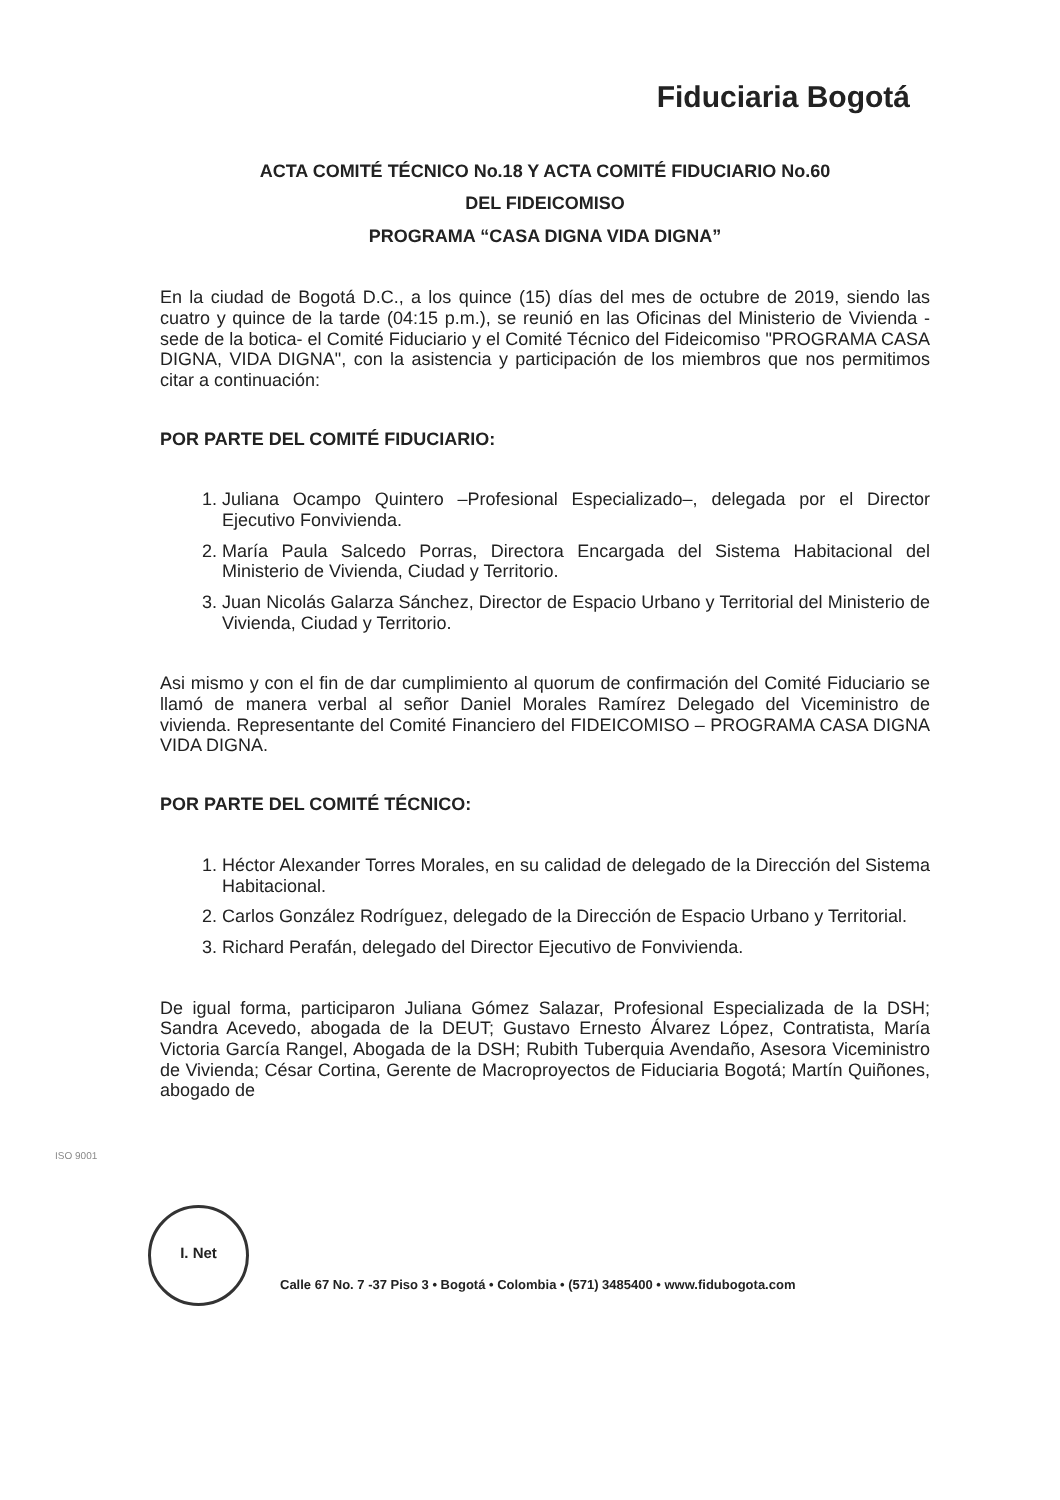Fiduciaria Bogotá
ACTA COMITÉ TÉCNICO No.18 Y ACTA COMITÉ FIDUCIARIO No.60
DEL FIDEICOMISO
PROGRAMA “CASA DIGNA VIDA DIGNA”
En la ciudad de Bogotá D.C., a los quince (15) días del mes de octubre de 2019, siendo las cuatro y quince de la tarde (04:15 p.m.), se reunió en las Oficinas del Ministerio de Vivienda -sede de la botica- el Comité Fiduciario y el Comité Técnico del Fideicomiso "PROGRAMA CASA DIGNA, VIDA DIGNA", con la asistencia y participación de los miembros que nos permitimos citar a continuación:
POR PARTE DEL COMITÉ FIDUCIARIO:
1. Juliana Ocampo Quintero –Profesional Especializado–, delegada por el Director Ejecutivo Fonvivienda.
2. María Paula Salcedo Porras, Directora Encargada del Sistema Habitacional del Ministerio de Vivienda, Ciudad y Territorio.
3. Juan Nicolás Galarza Sánchez, Director de Espacio Urbano y Territorial del Ministerio de Vivienda, Ciudad y Territorio.
Asi mismo y con el fin de dar cumplimiento al quorum de confirmación del Comité Fiduciario se llamó de manera verbal al señor Daniel Morales Ramírez Delegado del Viceministro de vivienda. Representante del Comité Financiero del FIDEICOMISO – PROGRAMA CASA DIGNA VIDA DIGNA.
POR PARTE DEL COMITÉ TÉCNICO:
1. Héctor Alexander Torres Morales, en su calidad de delegado de la Dirección del Sistema Habitacional.
2. Carlos González Rodríguez, delegado de la Dirección de Espacio Urbano y Territorial.
3. Richard Perafán, delegado del Director Ejecutivo de Fonvivienda.
De igual forma, participaron Juliana Gómez Salazar, Profesional Especializada de la DSH; Sandra Acevedo, abogada de la DEUT; Gustavo Ernesto Álvarez López, Contratista, María Victoria García Rangel, Abogada de la DSH; Rubith Tuberquia Avendaño, Asesora Viceministro de Vivienda; César Cortina, Gerente de Macroproyectos de Fiduciaria Bogotá; Martín Quiñones, abogado de
ISO 9001
I. Net
Calle 67 No. 7 -37 Piso 3 • Bogotá • Colombia • (571) 3485400 • www.fidubogota.com